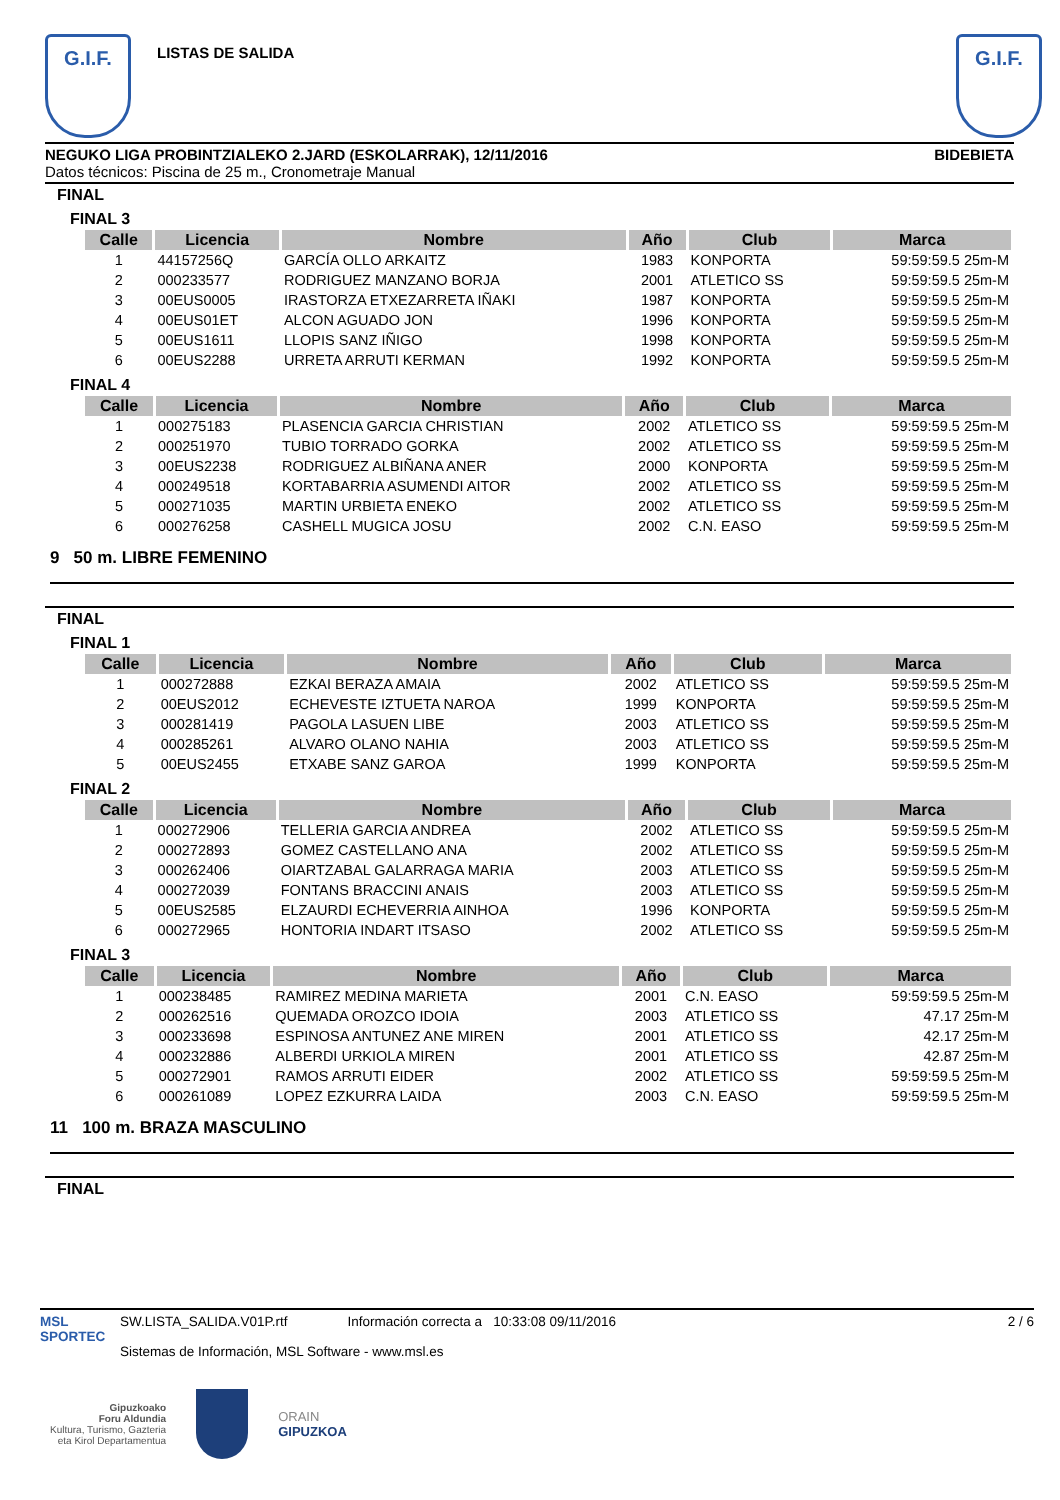G.I.F.
LISTAS DE SALIDA
G.I.F.
NEGUKO LIGA PROBINTZIALEKO 2.JARD (ESKOLARRAK), 12/11/2016 BIDEBIETA
Datos técnicos: Piscina de 25 m., Cronometraje Manual
FINAL
FINAL 3
| Calle | Licencia | Nombre | Año | Club | Marca |
| --- | --- | --- | --- | --- | --- |
| 1 | 44157256Q | GARCÍA OLLO ARKAITZ | 1983 | KONPORTA | 59:59:59.5 25m-M |
| 2 | 000233577 | RODRIGUEZ MANZANO BORJA | 2001 | ATLETICO SS | 59:59:59.5 25m-M |
| 3 | 00EUS0005 | IRASTORZA ETXEZARRETA IÑAKI | 1987 | KONPORTA | 59:59:59.5 25m-M |
| 4 | 00EUS01ET | ALCON AGUADO JON | 1996 | KONPORTA | 59:59:59.5 25m-M |
| 5 | 00EUS1611 | LLOPIS SANZ IÑIGO | 1998 | KONPORTA | 59:59:59.5 25m-M |
| 6 | 00EUS2288 | URRETA ARRUTI KERMAN | 1992 | KONPORTA | 59:59:59.5 25m-M |
FINAL 4
| Calle | Licencia | Nombre | Año | Club | Marca |
| --- | --- | --- | --- | --- | --- |
| 1 | 000275183 | PLASENCIA GARCIA CHRISTIAN | 2002 | ATLETICO SS | 59:59:59.5 25m-M |
| 2 | 000251970 | TUBIO TORRADO GORKA | 2002 | ATLETICO SS | 59:59:59.5 25m-M |
| 3 | 00EUS2238 | RODRIGUEZ ALBIÑANA ANER | 2000 | KONPORTA | 59:59:59.5 25m-M |
| 4 | 000249518 | KORTABARRIA ASUMENDI AITOR | 2002 | ATLETICO SS | 59:59:59.5 25m-M |
| 5 | 000271035 | MARTIN URBIETA ENEKO | 2002 | ATLETICO SS | 59:59:59.5 25m-M |
| 6 | 000276258 | CASHELL MUGICA JOSU | 2002 | C.N. EASO | 59:59:59.5 25m-M |
9 50 m. LIBRE FEMENINO
FINAL
FINAL 1
| Calle | Licencia | Nombre | Año | Club | Marca |
| --- | --- | --- | --- | --- | --- |
| 1 | 000272888 | EZKAI BERAZA AMAIA | 2002 | ATLETICO SS | 59:59:59.5 25m-M |
| 2 | 00EUS2012 | ECHEVESTE IZTUETA NAROA | 1999 | KONPORTA | 59:59:59.5 25m-M |
| 3 | 000281419 | PAGOLA LASUEN LIBE | 2003 | ATLETICO SS | 59:59:59.5 25m-M |
| 4 | 000285261 | ALVARO OLANO NAHIA | 2003 | ATLETICO SS | 59:59:59.5 25m-M |
| 5 | 00EUS2455 | ETXABE SANZ GAROA | 1999 | KONPORTA | 59:59:59.5 25m-M |
FINAL 2
| Calle | Licencia | Nombre | Año | Club | Marca |
| --- | --- | --- | --- | --- | --- |
| 1 | 000272906 | TELLERIA GARCIA ANDREA | 2002 | ATLETICO SS | 59:59:59.5 25m-M |
| 2 | 000272893 | GOMEZ CASTELLANO ANA | 2002 | ATLETICO SS | 59:59:59.5 25m-M |
| 3 | 000262406 | OIARTZABAL GALARRAGA MARIA | 2003 | ATLETICO SS | 59:59:59.5 25m-M |
| 4 | 000272039 | FONTANS BRACCINI ANAIS | 2003 | ATLETICO SS | 59:59:59.5 25m-M |
| 5 | 00EUS2585 | ELZAURDI ECHEVERRIA AINHOA | 1996 | KONPORTA | 59:59:59.5 25m-M |
| 6 | 000272965 | HONTORIA INDART ITSASO | 2002 | ATLETICO SS | 59:59:59.5 25m-M |
FINAL 3
| Calle | Licencia | Nombre | Año | Club | Marca |
| --- | --- | --- | --- | --- | --- |
| 1 | 000238485 | RAMIREZ MEDINA MARIETA | 2001 | C.N. EASO | 59:59:59.5 25m-M |
| 2 | 000262516 | QUEMADA OROZCO IDOIA | 2003 | ATLETICO SS | 47.17 25m-M |
| 3 | 000233698 | ESPINOSA ANTUNEZ ANE MIREN | 2001 | ATLETICO SS | 42.17 25m-M |
| 4 | 000232886 | ALBERDI URKIOLA MIREN | 2001 | ATLETICO SS | 42.87 25m-M |
| 5 | 000272901 | RAMOS ARRUTI EIDER | 2002 | ATLETICO SS | 59:59:59.5 25m-M |
| 6 | 000261089 | LOPEZ EZKURRA LAIDA | 2003 | C.N. EASO | 59:59:59.5 25m-M |
11 100 m. BRAZA MASCULINO
FINAL
MSL SPORTEC
SW.LISTA_SALIDA.V01P.rtf Información correcta a 10:33:08 09/11/2016
Sistemas de Información, MSL Software - www.msl.es
2 / 6
Gipuzkoako
Foru Aldundia
Kultura, Turismo, Gazteria
eta Kirol Departamentua
ORAIN
GIPUZKOA